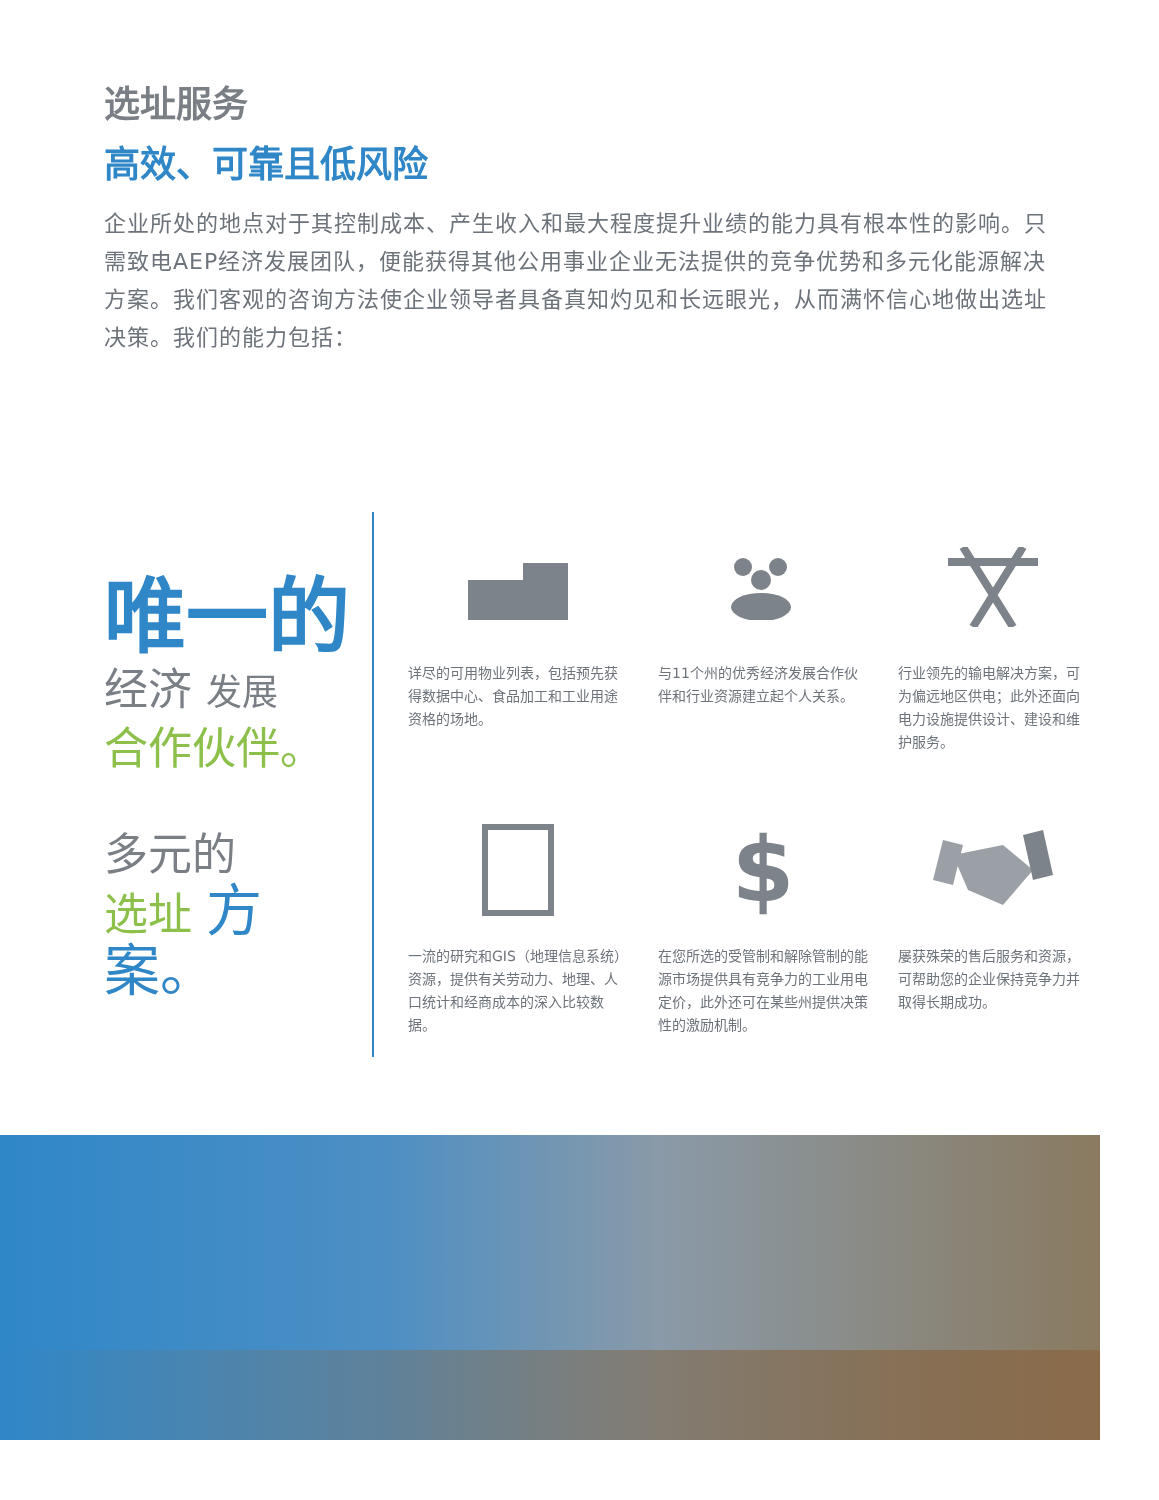选址服务
高效、可靠且低风险
企业所处的地点对于其控制成本、产生收入和最大程度提升业绩的能力具有根本性的影响。只需致电AEP经济发展团队，便能获得其他公用事业企业无法提供的竞争优势和多元化能源解决方案。我们客观的咨询方法使企业领导者具备真知灼见和长远眼光，从而满怀信心地做出选址决策。我们的能力包括：
唯一的
经济 发展
合作伙伴。
多元的
选址 方案。
详尽的可用物业列表，包括预先获得数据中心、食品加工和工业用途资格的场地。
与11个州的优秀经济发展合作伙伴和行业资源建立起个人关系。
行业领先的输电解决方案，可为偏远地区供电；此外还面向电力设施提供设计、建设和维护服务。
一流的研究和GIS（地理信息系统）资源，提供有关劳动力、地理、人口统计和经商成本的深入比较数据。
$
在您所选的受管制和解除管制的能源市场提供具有竞争力的工业用电定价，此外还可在某些州提供决策性的激励机制。
屡获殊荣的售后服务和资源，可帮助您的企业保持竞争力并取得长期成功。